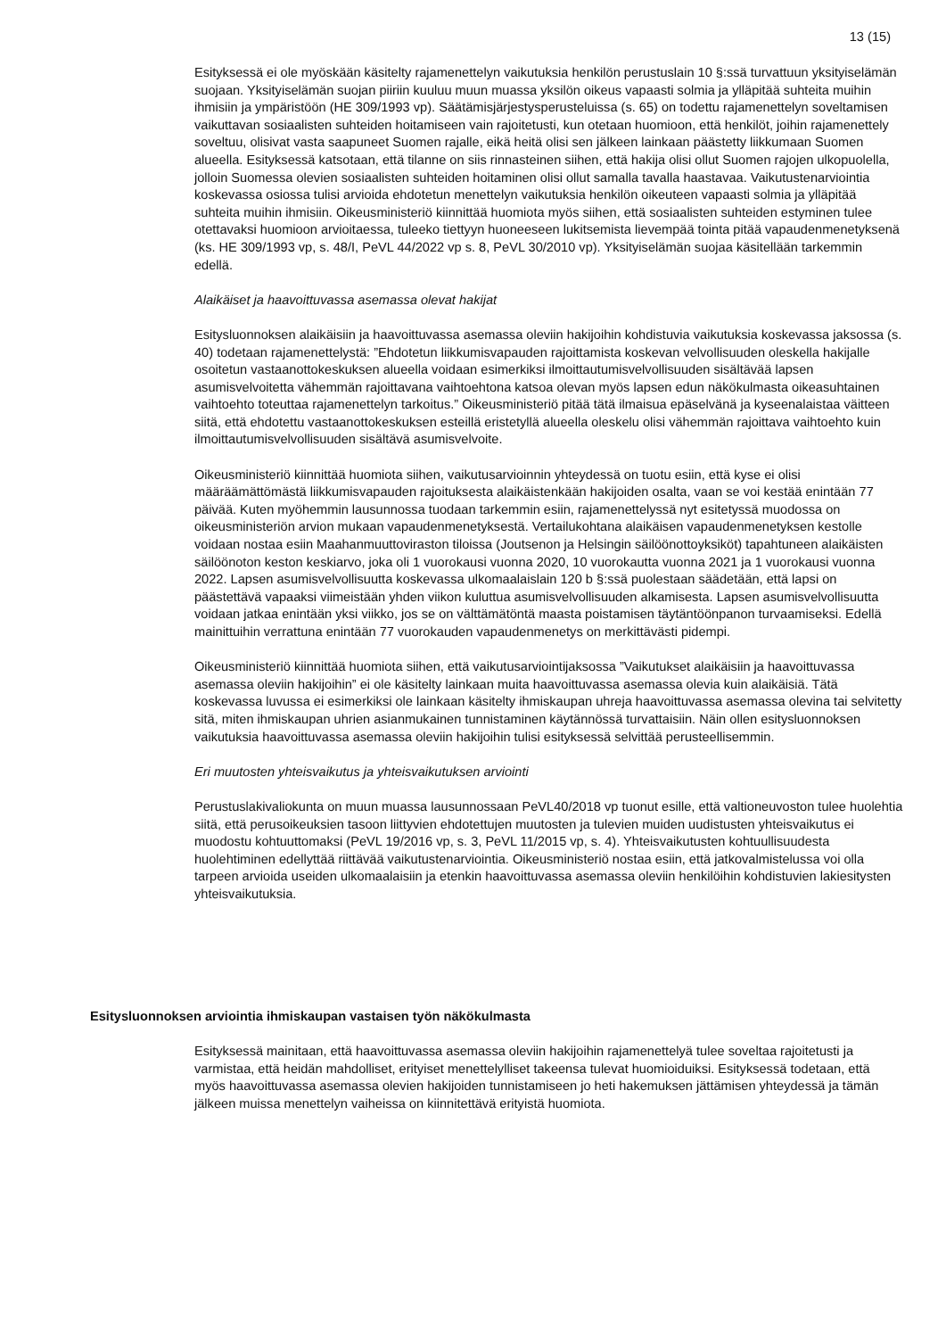13 (15)
Esityksessä ei ole myöskään käsitelty rajamenettelyn vaikutuksia henkilön perustuslain 10 §:ssä turvattuun yksityiselämän suojaan. Yksityiselämän suojan piiriin kuuluu muun muassa yksilön oikeus vapaasti solmia ja ylläpitää suhteita muihin ihmisiin ja ympäristöön (HE 309/1993 vp). Säätämisjärjestysperusteluissa (s. 65) on todettu rajamenettelyn soveltamisen vaikuttavan sosiaalisten suhteiden hoitamiseen vain rajoitetusti, kun otetaan huomioon, että henkilöt, joihin rajamenettely soveltuu, olisivat vasta saapuneet Suomen rajalle, eikä heitä olisi sen jälkeen lainkaan päästetty liikkumaan Suomen alueella. Esityksessä katsotaan, että tilanne on siis rinnasteinen siihen, että hakija olisi ollut Suomen rajojen ulkopuolella, jolloin Suomessa olevien sosiaalisten suhteiden hoitaminen olisi ollut samalla tavalla haastavaa. Vaikutustenarviointia koskevassa osiossa tulisi arvioida ehdotetun menettelyn vaikutuksia henkilön oikeuteen vapaasti solmia ja ylläpitää suhteita muihin ihmisiin. Oikeusministeriö kiinnittää huomiota myös siihen, että sosiaalisten suhteiden estyminen tulee otettavaksi huomioon arvioitaessa, tuleeko tiettyyn huoneeseen lukitsemista lievempää tointa pitää vapaudenmenetyksenä (ks. HE 309/1993 vp, s. 48/I, PeVL 44/2022 vp s. 8, PeVL 30/2010 vp). Yksityiselämän suojaa käsitellään tarkemmin edellä.
Alaikäiset ja haavoittuvassa asemassa olevat hakijat
Esitysluonnoksen alaikäisiin ja haavoittuvassa asemassa oleviin hakijoihin kohdistuvia vaikutuksia koskevassa jaksossa (s. 40) todetaan rajamenettelystä: ”Ehdotetun liikkumisvapauden rajoittamista koskevan velvollisuuden oleskella hakijalle osoitetun vastaanottokeskuksen alueella voidaan esimerkiksi ilmoittautumisvelvollisuuden sisältävää lapsen asumisvelvoitetta vähemmän rajoittavana vaihtoehtona katsoa olevan myös lapsen edun näkökulmasta oikeasuhtainen vaihtoehto toteuttaa rajamenettelyn tarkoitus.” Oikeusministeriö pitää tätä ilmaisua epäselvänä ja kyseenalaistaa väitteen siitä, että ehdotettu vastaanottokeskuksen esteillä eristetyllä alueella oleskelu olisi vähemmän rajoittava vaihtoehto kuin ilmoittautumisvelvollisuuden sisältävä asumisvelvoite.
Oikeusministeriö kiinnittää huomiota siihen, vaikutusarvioinnin yhteydessä on tuotu esiin, että kyse ei olisi määräämättömästä liikkumisvapauden rajoituksesta alaikäistenkään hakijoiden osalta, vaan se voi kestää enintään 77 päivää. Kuten myöhemmin lausunnossa tuodaan tarkemmin esiin, rajamenettelyssä nyt esitetyssä muodossa on oikeusministeriön arvion mukaan vapaudenmenetyksestä. Vertailukohtana alaikäisen vapaudenmenetyksen kestolle voidaan nostaa esiin Maahanmuuttoviraston tiloissa (Joutsenon ja Helsingin säilöönottoyksiköt) tapahtuneen alaikäisten säilöönoton keston keskiarvo, joka oli 1 vuorokausi vuonna 2020, 10 vuorokautta vuonna 2021 ja 1 vuorokausi vuonna 2022. Lapsen asumisvelvollisuutta koskevassa ulkomaalaislain 120 b §:ssä puolestaan säädetään, että lapsi on päästettävä vapaaksi viimeistään yhden viikon kuluttua asumisvelvollisuuden alkamisesta. Lapsen asumisvelvollisuutta voidaan jatkaa enintään yksi viikko, jos se on välttämätöntä maasta poistamisen täytäntöönpanon turvaamiseksi. Edellä mainittuihin verrattuna enintään 77 vuorokauden vapaudenmenetys on merkittävästi pidempi.
Oikeusministeriö kiinnittää huomiota siihen, että vaikutusarviointijaksossa ”Vaikutukset alaikäisiin ja haavoittuvassa asemassa oleviin hakijoihin” ei ole käsitelty lainkaan muita haavoittuvassa asemassa olevia kuin alaikäisiä. Tätä koskevassa luvussa ei esimerkiksi ole lainkaan käsitelty ihmiskaupan uhreja haavoittuvassa asemassa olevina tai selvitetty sitä, miten ihmiskaupan uhrien asianmukainen tunnistaminen käytännössä turvattaisiin. Näin ollen esitysluonnoksen vaikutuksia haavoittuvassa asemassa oleviin hakijoihin tulisi esityksessä selvittää perusteellisemmin.
Eri muutosten yhteisvaikutus ja yhteisvaikutuksen arviointi
Perustuslakivaliokunta on muun muassa lausunnossaan PeVL40/2018 vp tuonut esille, että valtioneuvoston tulee huolehtia siitä, että perusoikeuksien tasoon liittyvien ehdotettujen muutosten ja tulevien muiden uudistusten yhteisvaikutus ei muodostu kohtuuttomaksi (PeVL 19/2016 vp, s. 3, PeVL 11/2015 vp, s. 4). Yhteisvaikutusten kohtuullisuudesta huolehtiminen edellyttää riittävää vaikutustenarviointia. Oikeusministeriö nostaa esiin, että jatkovalmistelussa voi olla tarpeen arvioida useiden ulkomaalaisiin ja etenkin haavoittuvassa asemassa oleviin henkilöihin kohdistuvien lakiesitysten yhteisvaikutuksia.
Esitysluonnoksen arviointia ihmiskaupan vastaisen työn näkökulmasta
Esityksessä mainitaan, että haavoittuvassa asemassa oleviin hakijoihin rajamenettelyä tulee soveltaa rajoitetusti ja varmistaa, että heidän mahdolliset, erityiset menettelylliset takeensa tulevat huomioiduiksi. Esityksessä todetaan, että myös haavoittuvassa asemassa olevien hakijoiden tunnistamiseen jo heti hakemuksen jättämisen yhteydessä ja tämän jälkeen muissa menettelyn vaiheissa on kiinnitettävä erityistä huomiota.